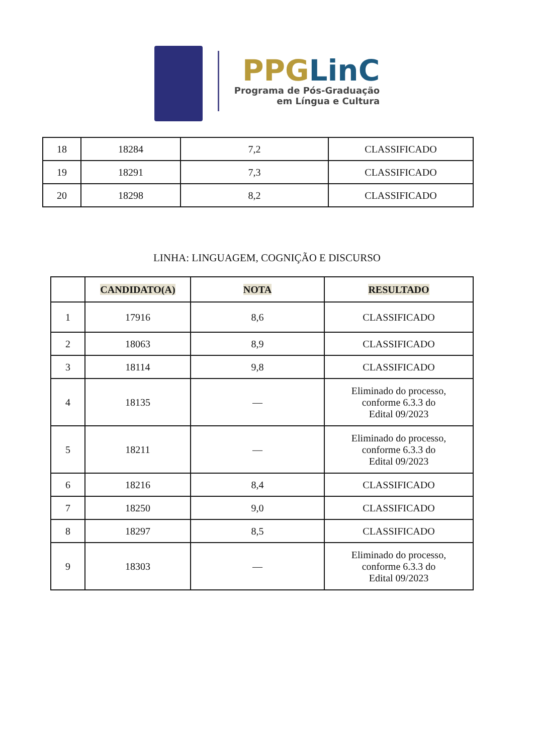PPGLinC
Programa de Pós-Graduação
em Língua e Cultura
| 18 | 18284 | 7,2 | CLASSIFICADO |
| 19 | 18291 | 7,3 | CLASSIFICADO |
| 20 | 18298 | 8,2 | CLASSIFICADO |
LINHA: LINGUAGEM, COGNIÇÃO E DISCURSO
| | CANDIDATO(A) | NOTA | RESULTADO |
| --- | --- | --- | --- |
| 1 | 17916 | 8,6 | CLASSIFICADO |
| 2 | 18063 | 8,9 | CLASSIFICADO |
| 3 | 18114 | 9,8 | CLASSIFICADO |
| 4 | 18135 | — | Eliminado do processo, conforme 6.3.3 do Edital 09/2023 |
| 5 | 18211 | — | Eliminado do processo, conforme 6.3.3 do Edital 09/2023 |
| 6 | 18216 | 8,4 | CLASSIFICADO |
| 7 | 18250 | 9,0 | CLASSIFICADO |
| 8 | 18297 | 8,5 | CLASSIFICADO |
| 9 | 18303 | — | Eliminado do processo, conforme 6.3.3 do Edital 09/2023 |